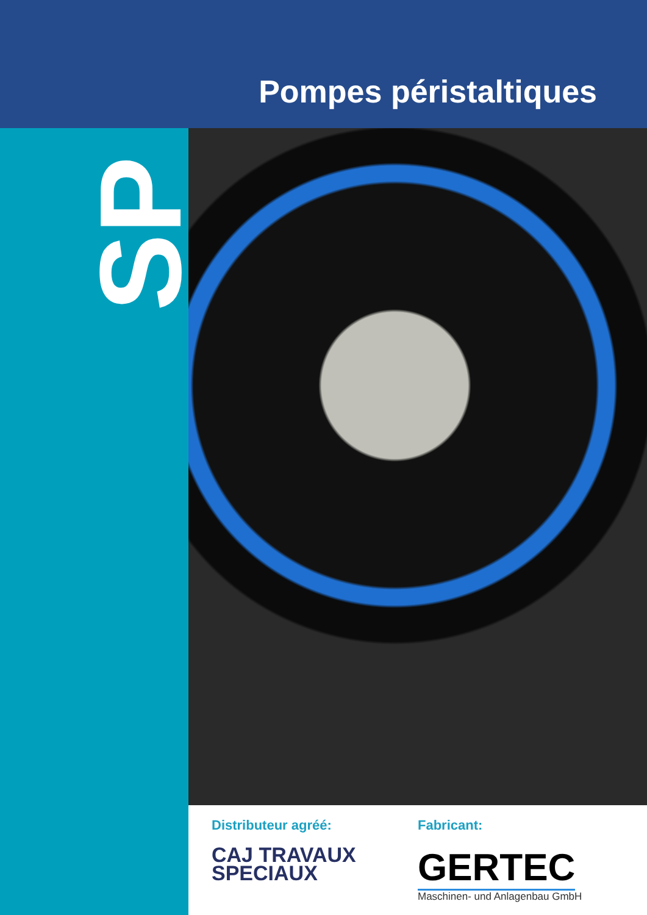Pompes péristaltiques
SP
Distributeur agréé:
CAJ TRAVAUX
SPECIAUX
Fabricant:
GERTEC
Maschinen- und Anlagenbau GmbH